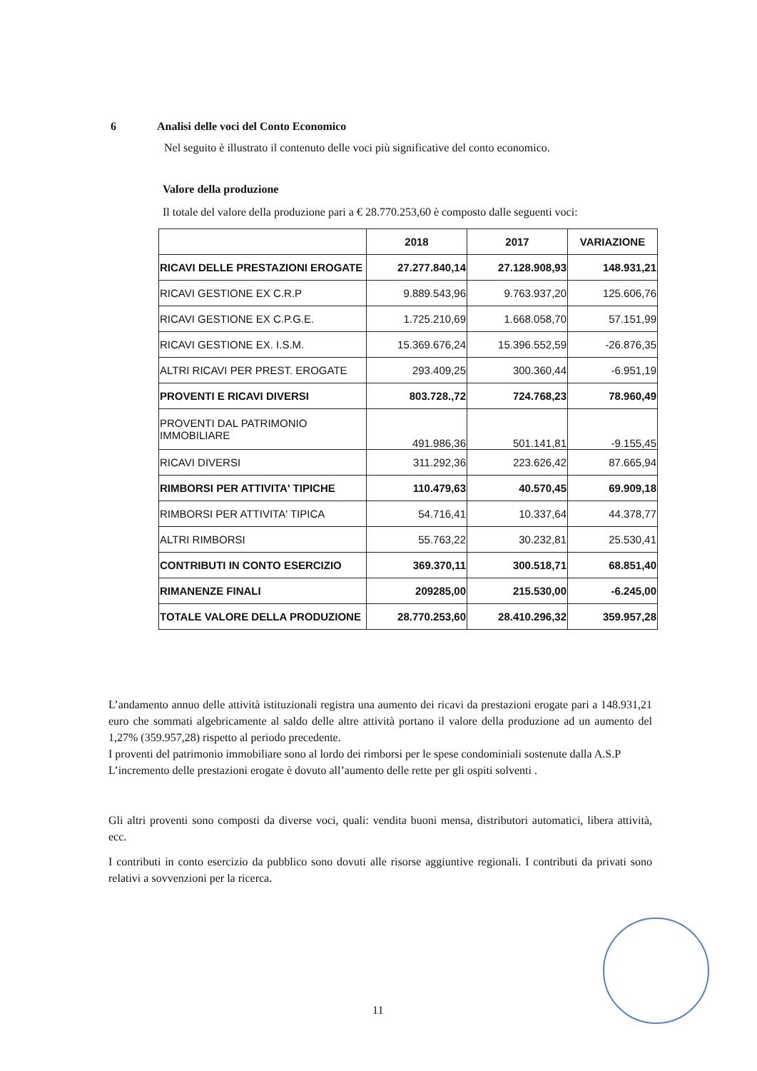6 Analisi delle voci del Conto Economico
Nel seguito è illustrato il contenuto delle voci più significative del conto economico.
Valore della produzione
Il totale del valore della produzione pari a € 28.770.253,60 è composto dalle seguenti voci:
| | 2018 | 2017 | VARIAZIONE |
| --- | --- | --- | --- |
| RICAVI DELLE PRESTAZIONI EROGATE | 27.277.840,14 | 27.128.908,93 | 148.931,21 |
| RICAVI GESTIONE EX C.R.P | 9.889.543,96 | 9.763.937,20 | 125.606,76 |
| RICAVI GESTIONE EX C.P.G.E. | 1.725.210,69 | 1.668.058,70 | 57.151,99 |
| RICAVI GESTIONE EX. I.S.M. | 15.369.676,24 | 15.396.552,59 | -26.876,35 |
| ALTRI RICAVI PER PREST. EROGATE | 293.409,25 | 300.360,44 | -6.951,19 |
| PROVENTI E RICAVI DIVERSI | 803.728.,72 | 724.768,23 | 78.960,49 |
| PROVENTI DAL PATRIMONIO IMMOBILIARE | 491.986,36 | 501.141,81 | -9.155,45 |
| RICAVI DIVERSI | 311.292,36 | 223.626,42 | 87.665,94 |
| RIMBORSI PER ATTIVITA' TIPICHE | 110.479,63 | 40.570,45 | 69.909,18 |
| RIMBORSI PER ATTIVITA' TIPICA | 54.716,41 | 10.337,64 | 44.378,77 |
| ALTRI RIMBORSI | 55.763,22 | 30.232,81 | 25.530,41 |
| CONTRIBUTI IN CONTO ESERCIZIO | 369.370,11 | 300.518,71 | 68.851,40 |
| RIMANENZE FINALI | 209285,00 | 215.530,00 | -6.245,00 |
| TOTALE VALORE DELLA PRODUZIONE | 28.770.253,60 | 28.410.296,32 | 359.957,28 |
L’andamento annuo delle attività istituzionali registra una aumento dei ricavi da prestazioni erogate pari a 148.931,21 euro che sommati algebricamente al saldo delle altre attività portano il valore della produzione ad un aumento del 1,27% (359.957,28) rispetto al periodo precedente.
I proventi del patrimonio immobiliare sono al lordo dei rimborsi per le spese condominiali sostenute dalla A.S.P
L’incremento delle prestazioni erogate è dovuto all’aumento delle rette per gli ospiti solventi .
Gli altri proventi sono composti da diverse voci, quali: vendita buoni mensa, distributori automatici, libera attività, ecc.
I contributi in conto esercizio da pubblico sono dovuti alle risorse aggiuntive regionali. I contributi da privati sono relativi a sovvenzioni per la ricerca.
11